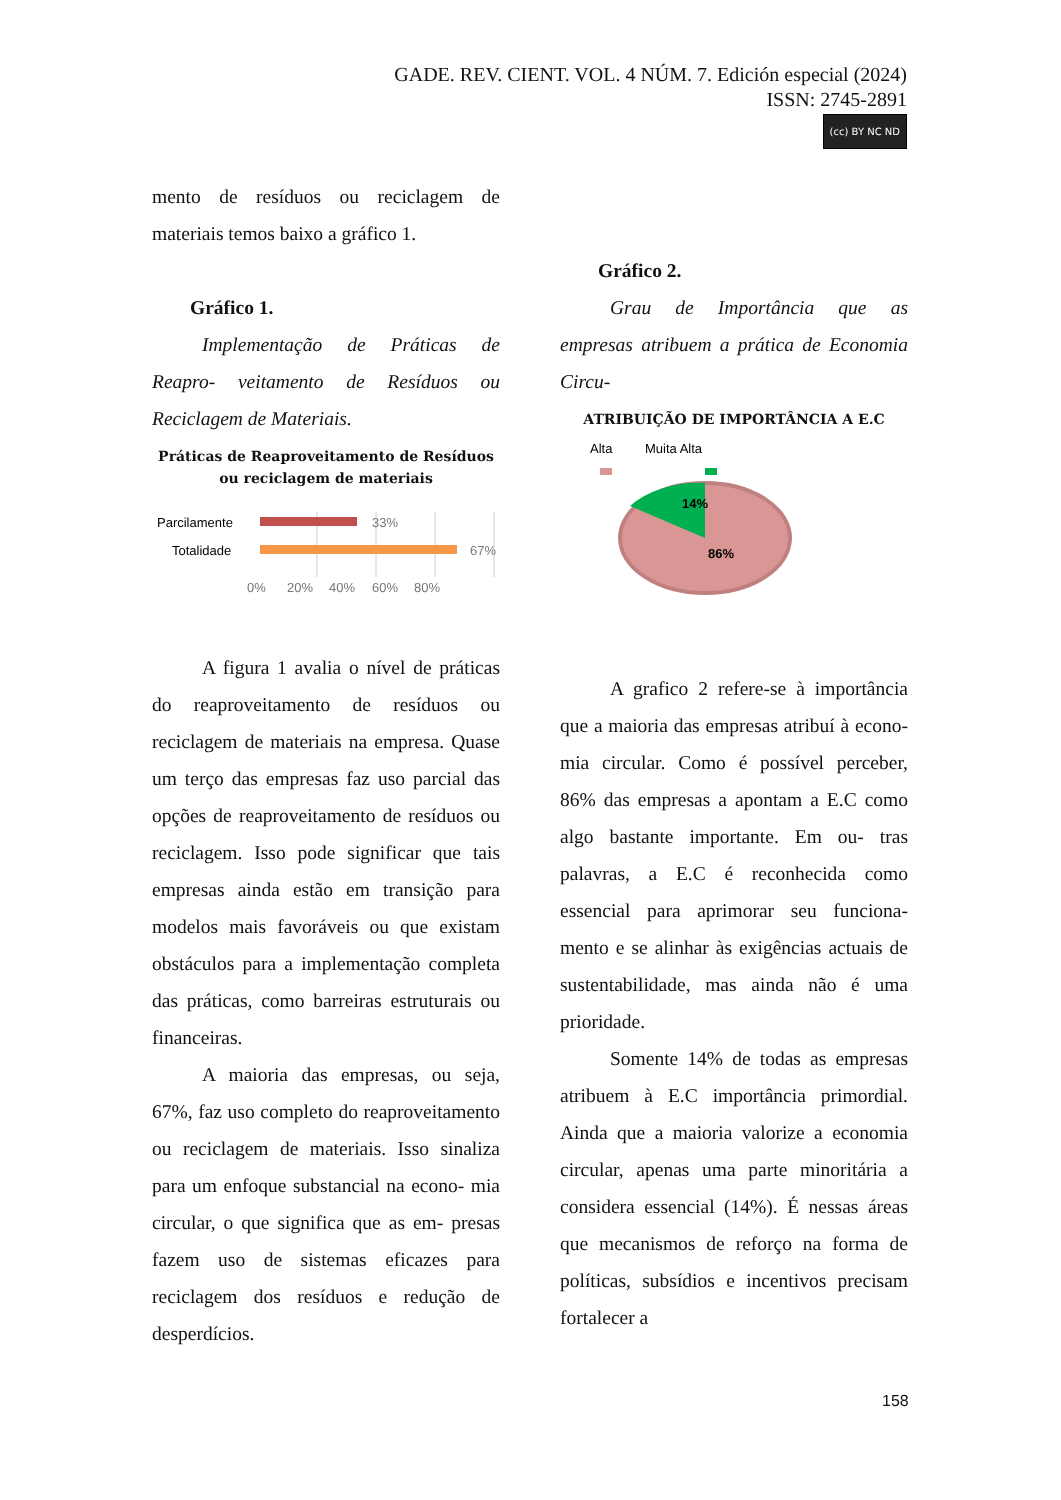GADE. REV. CIENT. VOL. 4 NÚM. 7. Edición especial (2024)
ISSN: 2745-2891
(cc) BY NC ND
mento de resíduos ou reciclagem de materiais temos baixo a gráfico 1.
Gráfico 1.
Implementação de Práticas de Reapro- veitamento de Resíduos ou Reciclagem de Materiais.
Práticas de Reaproveitamento de Resíduos ou reciclagem de materiais
Parcilamente
Totalidade
33%
67%
0%
20%
40%
60%
80%
A figura 1 avalia o nível de práticas do reaproveitamento de resíduos ou reciclagem de materiais na empresa. Quase um terço das empresas faz uso parcial das opções de reaproveitamento de resíduos ou reciclagem. Isso pode significar que tais empresas ainda estão em transição para modelos mais favoráveis ou que existam obstáculos para a implementação completa das práticas, como barreiras estruturais ou financeiras.
A maioria das empresas, ou seja, 67%, faz uso completo do reaproveitamento ou reciclagem de materiais. Isso sinaliza para um enfoque substancial na econo- mia circular, o que significa que as em- presas fazem uso de sistemas eficazes para reciclagem dos resíduos e redução de desperdícios.
Gráfico 2.
Grau de Importância que as empresas atribuem a prática de Economia Circu-
ATRIBUIÇÃO DE IMPORTÂNCIA A E.C
Alta
Muita Alta
14%
86%
A grafico 2 refere-se à importância que a maioria das empresas atribuí à econo- mia circular. Como é possível perceber, 86% das empresas a apontam a E.C como algo bastante importante. Em ou- tras palavras, a E.C é reconhecida como essencial para aprimorar seu funciona- mento e se alinhar às exigências actuais de sustentabilidade, mas ainda não é uma prioridade.
Somente 14% de todas as empresas atribuem à E.C importância primordial. Ainda que a maioria valorize a economia circular, apenas uma parte minoritária a considera essencial (14%). É nessas áreas que mecanismos de reforço na forma de políticas, subsídios e incentivos precisam fortalecer a
158